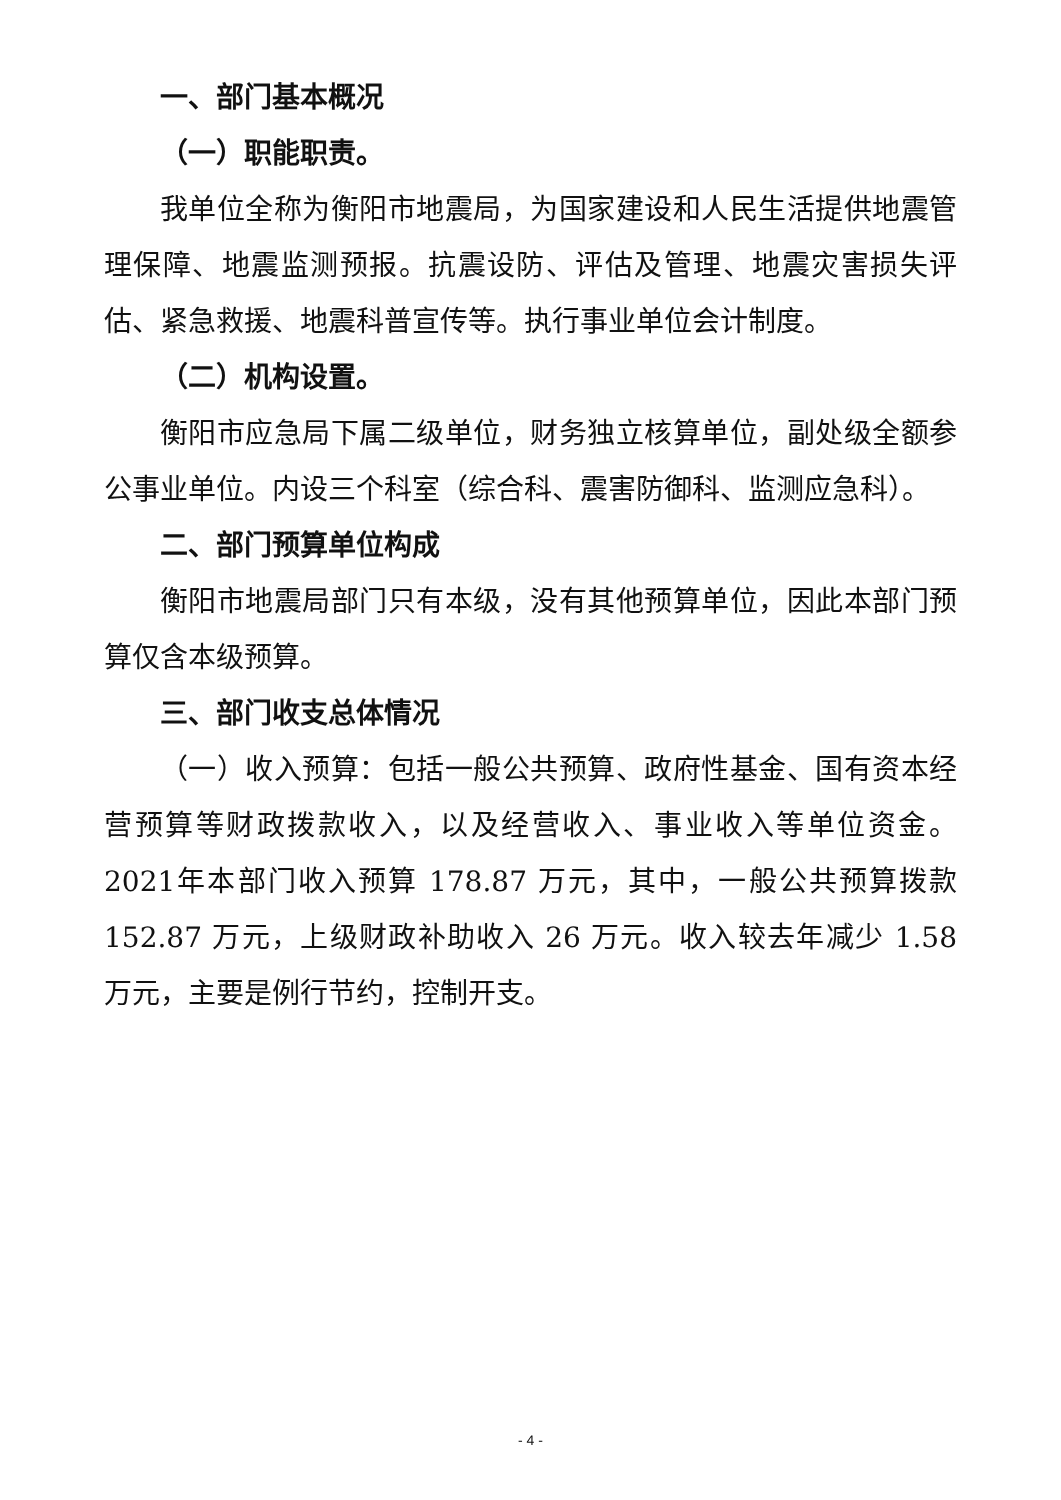一、部门基本概况
（一）职能职责。
我单位全称为衡阳市地震局，为国家建设和人民生活提供地震管理保障、地震监测预报。抗震设防、评估及管理、地震灾害损失评估、紧急救援、地震科普宣传等。执行事业单位会计制度。
（二）机构设置。
衡阳市应急局下属二级单位，财务独立核算单位，副处级全额参公事业单位。内设三个科室（综合科、震害防御科、监测应急科）。
二、部门预算单位构成
衡阳市地震局部门只有本级，没有其他预算单位，因此本部门预算仅含本级预算。
三、部门收支总体情况
（一）收入预算：包括一般公共预算、政府性基金、国有资本经营预算等财政拨款收入，以及经营收入、事业收入等单位资金。2021年本部门收入预算 178.87 万元，其中，一般公共预算拨款 152.87 万元，上级财政补助收入 26 万元。收入较去年减少 1.58 万元，主要是例行节约，控制开支。
- 4 -